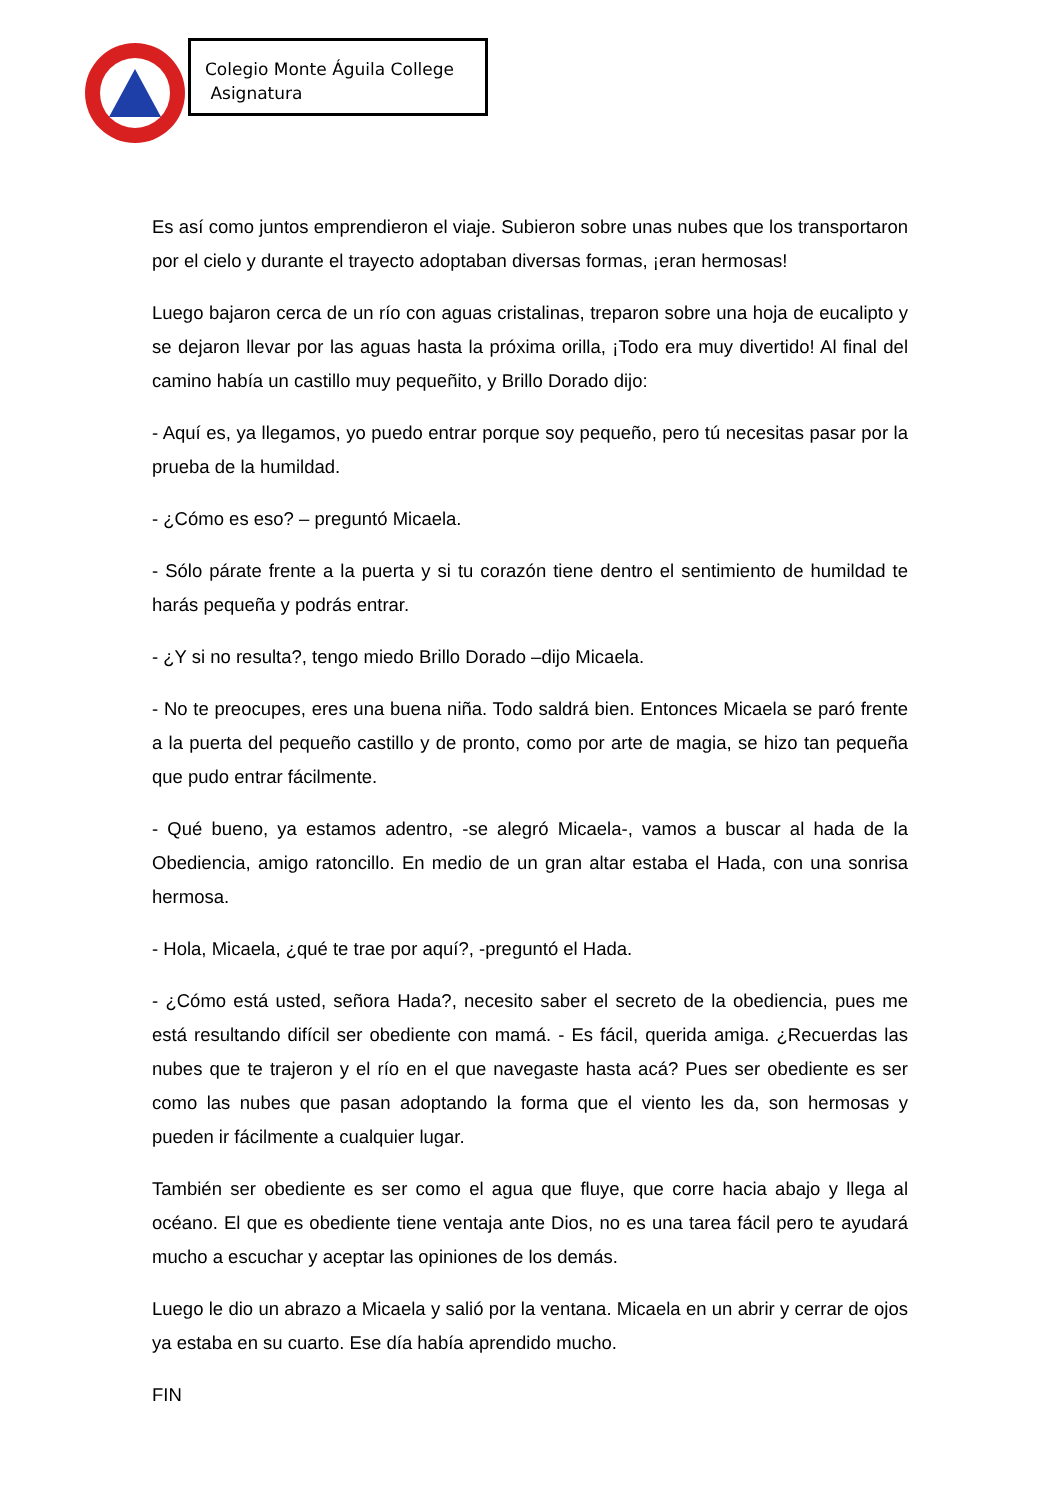Colegio Monte Águila College
Asignatura
Es así como juntos emprendieron el viaje. Subieron sobre unas nubes que los transportaron por el cielo y durante el trayecto adoptaban diversas formas, ¡eran hermosas!
Luego bajaron cerca de un río con aguas cristalinas, treparon sobre una hoja de eucalipto y se dejaron llevar por las aguas hasta la próxima orilla, ¡Todo era muy divertido! Al final del camino había un castillo muy pequeñito, y Brillo Dorado dijo:
- Aquí es, ya llegamos, yo puedo entrar porque soy pequeño, pero tú necesitas pasar por la prueba de la humildad.
- ¿Cómo es eso? – preguntó Micaela.
- Sólo párate frente a la puerta y si tu corazón tiene dentro el sentimiento de humildad te harás pequeña y podrás entrar.
- ¿Y si no resulta?, tengo miedo Brillo Dorado –dijo Micaela.
- No te preocupes, eres una buena niña. Todo saldrá bien. Entonces Micaela se paró frente a la puerta del pequeño castillo y de pronto, como por arte de magia, se hizo tan pequeña que pudo entrar fácilmente.
- Qué bueno, ya estamos adentro, -se alegró Micaela-, vamos a buscar al hada de la Obediencia, amigo ratoncillo. En medio de un gran altar estaba el Hada, con una sonrisa hermosa.
- Hola, Micaela, ¿qué te trae por aquí?, -preguntó el Hada.
- ¿Cómo está usted, señora Hada?, necesito saber el secreto de la obediencia, pues me está resultando difícil ser obediente con mamá. - Es fácil, querida amiga. ¿Recuerdas las nubes que te trajeron y el río en el que navegaste hasta acá? Pues ser obediente es ser como las nubes que pasan adoptando la forma que el viento les da, son hermosas y pueden ir fácilmente a cualquier lugar.
También ser obediente es ser como el agua que fluye, que corre hacia abajo y llega al océano. El que es obediente tiene ventaja ante Dios, no es una tarea fácil pero te ayudará mucho a escuchar y aceptar las opiniones de los demás.
Luego le dio un abrazo a Micaela y salió por la ventana. Micaela en un abrir y cerrar de ojos ya estaba en su cuarto. Ese día había aprendido mucho.
FIN